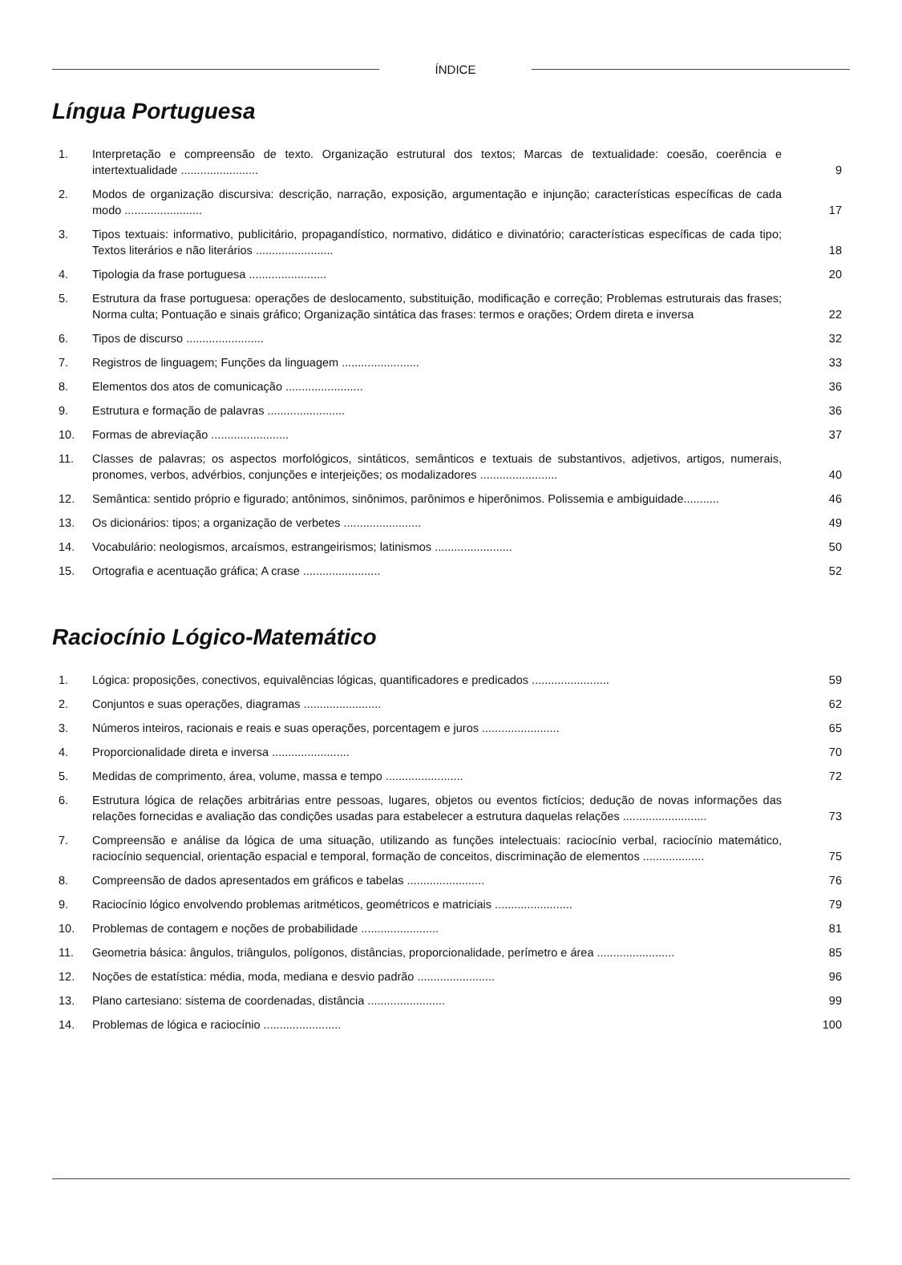ÍNDICE
Língua Portuguesa
| 1. | Interpretação e compreensão de texto. Organização estrutural dos textos; Marcas de textualidade: coesão, coerência e intertextualidade ........................ | 9 |
| 2. | Modos de organização discursiva: descrição, narração, exposição, argumentação e injunção; características específicas de cada modo ........................ | 17 |
| 3. | Tipos textuais: informativo, publicitário, propagandístico, normativo, didático e divinatório; características específicas de cada tipo; Textos literários e não literários ........................ | 18 |
| 4. | Tipologia da frase portuguesa ........................ | 20 |
| 5. | Estrutura da frase portuguesa: operações de deslocamento, substituição, modificação e correção; Problemas estruturais das frases; Norma culta; Pontuação e sinais gráfico; Organização sintática das frases: termos e orações; Ordem direta e inversa | 22 |
| 6. | Tipos de discurso ........................ | 32 |
| 7. | Registros de linguagem; Funções da linguagem ........................ | 33 |
| 8. | Elementos dos atos de comunicação ........................ | 36 |
| 9. | Estrutura e formação de palavras ........................ | 36 |
| 10. | Formas de abreviação ........................ | 37 |
| 11. | Classes de palavras; os aspectos morfológicos, sintáticos, semânticos e textuais de substantivos, adjetivos, artigos, numerais, pronomes, verbos, advérbios, conjunções e interjeições; os modalizadores ........................ | 40 |
| 12. | Semântica: sentido próprio e figurado; antônimos, sinônimos, parônimos e hiperônimos. Polissemia e ambiguidade........... | 46 |
| 13. | Os dicionários: tipos; a organização de verbetes ........................ | 49 |
| 14. | Vocabulário: neologismos, arcaísmos, estrangeirismos; latinismos ........................ | 50 |
| 15. | Ortografia e acentuação gráfica; A crase ........................ | 52 |
Raciocínio Lógico-Matemático
| 1. | Lógica: proposições, conectivos, equivalências lógicas, quantificadores e predicados ........................ | 59 |
| 2. | Conjuntos e suas operações, diagramas ........................ | 62 |
| 3. | Números inteiros, racionais e reais e suas operações, porcentagem e juros ........................ | 65 |
| 4. | Proporcionalidade direta e inversa ........................ | 70 |
| 5. | Medidas de comprimento, área, volume, massa e tempo ........................ | 72 |
| 6. | Estrutura lógica de relações arbitrárias entre pessoas, lugares, objetos ou eventos fictícios; dedução de novas informações das relações fornecidas e avaliação das condições usadas para estabelecer a estrutura daquelas relações .......................... | 73 |
| 7. | Compreensão e análise da lógica de uma situação, utilizando as funções intelectuais: raciocínio verbal, raciocínio matemático, raciocínio sequencial, orientação espacial e temporal, formação de conceitos, discriminação de elementos ................... | 75 |
| 8. | Compreensão de dados apresentados em gráficos e tabelas ........................ | 76 |
| 9. | Raciocínio lógico envolvendo problemas aritméticos, geométricos e matriciais ........................ | 79 |
| 10. | Problemas de contagem e noções de probabilidade ........................ | 81 |
| 11. | Geometria básica: ângulos, triângulos, polígonos, distâncias, proporcionalidade, perímetro e área ........................ | 85 |
| 12. | Noções de estatística: média, moda, mediana e desvio padrão ........................ | 96 |
| 13. | Plano cartesiano: sistema de coordenadas, distância ........................ | 99 |
| 14. | Problemas de lógica e raciocínio ........................ | 100 |